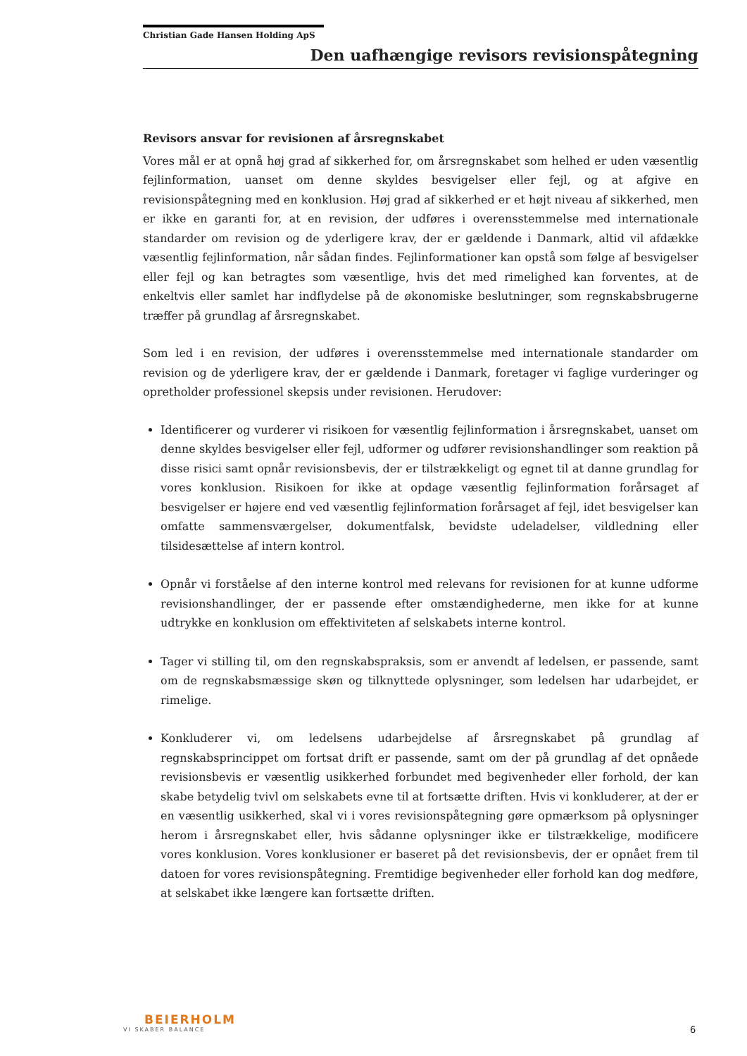Christian Gade Hansen Holding ApS
Den uafhængige revisors revisionspåtegning
Revisors ansvar for revisionen af årsregnskabet
Vores mål er at opnå høj grad af sikkerhed for, om årsregnskabet som helhed er uden væsentlig fejlinformation, uanset om denne skyldes besvigelser eller fejl, og at afgive en revisionspåtegning med en konklusion. Høj grad af sikkerhed er et højt niveau af sikkerhed, men er ikke en garanti for, at en revision, der udføres i overensstemmelse med internationale standarder om revision og de yderligere krav, der er gældende i Danmark, altid vil afdække væsentlig fejlinformation, når sådan findes. Fejlinformationer kan opstå som følge af besvigelser eller fejl og kan betragtes som væsentlige, hvis det med rimelighed kan forventes, at de enkeltvis eller samlet har indflydelse på de økonomiske beslutninger, som regnskabsbrugerne træffer på grundlag af årsregnskabet.
Som led i en revision, der udføres i overensstemmelse med internationale standarder om revision og de yderligere krav, der er gældende i Danmark, foretager vi faglige vurderinger og opretholder professionel skepsis under revisionen. Herudover:
Identificerer og vurderer vi risikoen for væsentlig fejlinformation i årsregnskabet, uanset om denne skyldes besvigelser eller fejl, udformer og udfører revisionshandlinger som reaktion på disse risici samt opnår revisionsbevis, der er tilstrækkeligt og egnet til at danne grundlag for vores konklusion. Risikoen for ikke at opdage væsentlig fejlinformation forårsaget af besvigelser er højere end ved væsentlig fejlinformation forårsaget af fejl, idet besvigelser kan omfatte sammensværgelser, dokumentfalsk, bevidste udeladelser, vildledning eller tilsidesættelse af intern kontrol.
Opnår vi forståelse af den interne kontrol med relevans for revisionen for at kunne udforme revisionshandlinger, der er passende efter omstændighederne, men ikke for at kunne udtrykke en konklusion om effektiviteten af selskabets interne kontrol.
Tager vi stilling til, om den regnskabspraksis, som er anvendt af ledelsen, er passende, samt om de regnskabsmæssige skøn og tilknyttede oplysninger, som ledelsen har udarbejdet, er rimelige.
Konkluderer vi, om ledelsens udarbejdelse af årsregnskabet på grundlag af regnskabsprincippet om fortsat drift er passende, samt om der på grundlag af det opnåede revisionsbevis er væsentlig usikkerhed forbundet med begivenheder eller forhold, der kan skabe betydelig tvivl om selskabets evne til at fortsætte driften. Hvis vi konkluderer, at der er en væsentlig usikkerhed, skal vi i vores revisionspåtegning gøre opmærksom på oplysninger herom i årsregnskabet eller, hvis sådanne oplysninger ikke er tilstrækkelige, modificere vores konklusion. Vores konklusioner er baseret på det revisionsbevis, der er opnået frem til datoen for vores revisionspåtegning. Fremtidige begivenheder eller forhold kan dog medføre, at selskabet ikke længere kan fortsætte driften.
BEIERHOLM
VI SKABER BALANCE
6